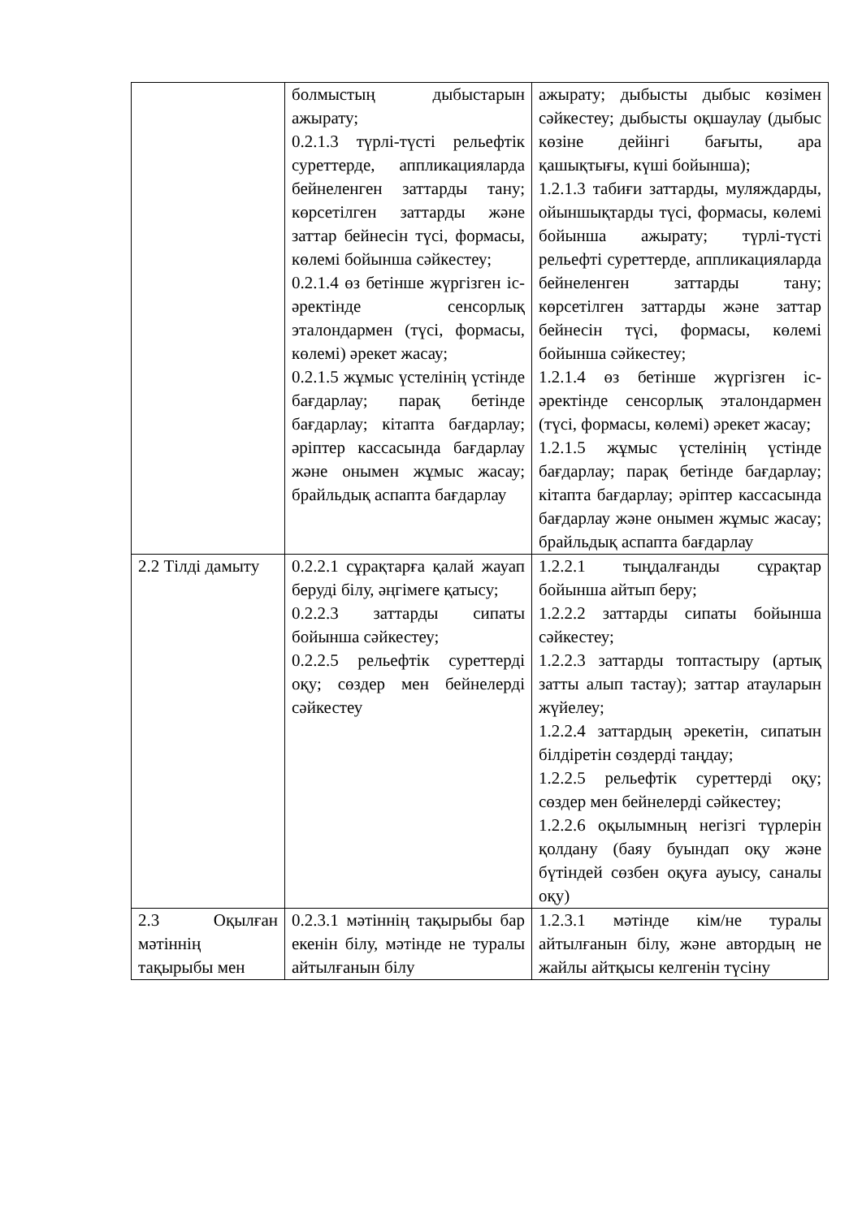| | болмыстың дыбыстарын ажырату; 0.2.1.3 түрлі-түсті рельефтік суреттерде, аппликацияларда бейнеленген заттарды тану; көрсетілген заттарды және заттар бейнесін түсі, формасы, көлемі бойынша сәйкестеу; 0.2.1.4 өз бетінше жүргізген іс-әректінде сенсорлық эталондармен (түсі, формасы, көлемі) әрекет жасау; 0.2.1.5 жұмыс үстелінің үстінде бағдарлау; парақ бетінде бағдарлау; кітапта бағдарлау; әріптер кассасында бағдарлау және онымен жұмыс жасау; брайльдық аспапта бағдарлау | ажырату; дыбысты дыбыс көзімен сәйкестеу; дыбысты оқшаулау (дыбыс көзіне дейінгі бағыты, ара қашықтығы, күші бойынша); 1.2.1.3 табиғи заттарды, муляждарды, ойыншықтарды түсі, формасы, көлемі бойынша ажырату; түрлі-түсті рельефті суреттерде, аппликацияларда бейнеленген заттарды тану; көрсетілген заттарды және заттар бейнесін түсі, формасы, көлемі бойынша сәйкестеу; 1.2.1.4 өз бетінше жүргізген іс-әректінде сенсорлық эталондармен (түсі, формасы, көлемі) әрекет жасау; 1.2.1.5 жұмыс үстелінің үстінде бағдарлау; парақ бетінде бағдарлау; кітапта бағдарлау; әріптер кассасында бағдарлау және онымен жұмыс жасау; брайльдық аспапта бағдарлау |
| 2.2 Тілді дамыту | 0.2.2.1 сұрақтарға қалай жауап беруді білу, әңгімеге қатысу; 0.2.2.3 заттарды сипаты бойынша сәйкестеу; 0.2.2.5 рельефтік суреттерді оқу; сөздер мен бейнелерді сәйкестеу | 1.2.2.1 тыңдалғанды сұрақтар бойынша айтып беру; 1.2.2.2 заттарды сипаты бойынша сәйкестеу; 1.2.2.3 заттарды топтастыру (артық затты алып тастау); заттар атауларын жүйелеу; 1.2.2.4 заттардың әрекетін, сипатын білдіретін сөздерді таңдау; 1.2.2.5 рельефтік суреттерді оқу; сөздер мен бейнелерді сәйкестеу; 1.2.2.6 оқылымның негізгі түрлерін қолдану (баяу буындап оқу және бүтіндей сөзбен оқуға ауысу, саналы оқу) |
| 2.3 Оқылған мәтіннің тақырыбы мен | 0.2.3.1 мәтіннің тақырыбы бар екенін білу, мәтінде не туралы айтылғанын білу | 1.2.3.1 мәтінде кім/не туралы айтылғанын білу, және автордың не жайлы айтқысы келгенін түсіну |